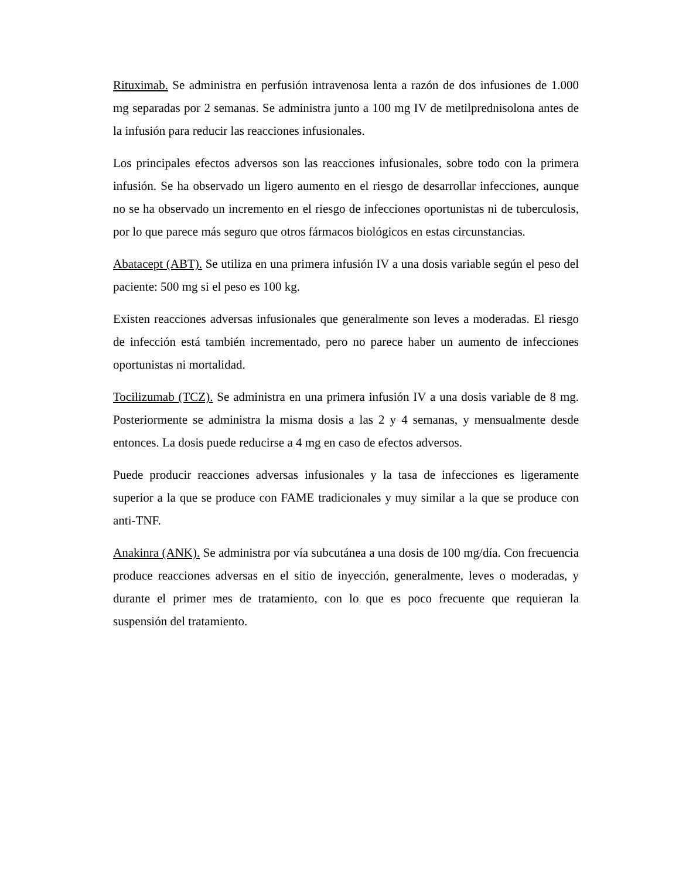Rituximab. Se administra en perfusión intravenosa lenta a razón de dos infusiones de 1.000 mg separadas por 2 semanas. Se administra junto a 100 mg IV de metilprednisolona antes de la infusión para reducir las reacciones infusionales.
Los principales efectos adversos son las reacciones infusionales, sobre todo con la primera infusión. Se ha observado un ligero aumento en el riesgo de desarrollar infecciones, aunque no se ha observado un incremento en el riesgo de infecciones oportunistas ni de tuberculosis, por lo que parece más seguro que otros fármacos biológicos en estas circunstancias.
Abatacept (ABT). Se utiliza en una primera infusión IV a una dosis variable según el peso del paciente: 500 mg si el peso es 100 kg.
Existen reacciones adversas infusionales que generalmente son leves a moderadas. El riesgo de infección está también incrementado, pero no parece haber un aumento de infecciones oportunistas ni mortalidad.
Tocilizumab (TCZ). Se administra en una primera infusión IV a una dosis variable de 8 mg. Posteriormente se administra la misma dosis a las 2 y 4 semanas, y mensualmente desde entonces. La dosis puede reducirse a 4 mg en caso de efectos adversos.
Puede producir reacciones adversas infusionales y la tasa de infecciones es ligeramente superior a la que se produce con FAME tradicionales y muy similar a la que se produce con anti-TNF.
Anakinra (ANK). Se administra por vía subcutánea a una dosis de 100 mg/día. Con frecuencia produce reacciones adversas en el sitio de inyección, generalmente, leves o moderadas, y durante el primer mes de tratamiento, con lo que es poco frecuente que requieran la suspensión del tratamiento.